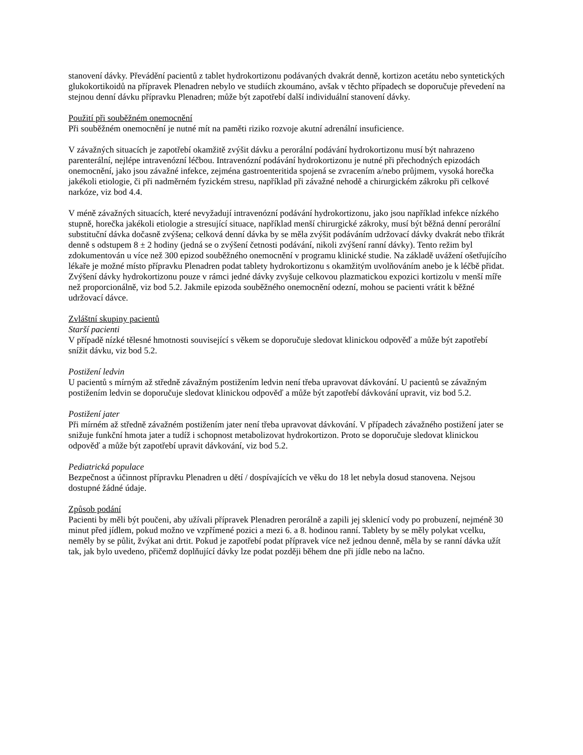stanovení dávky. Převádění pacientů z tablet hydrokortizonu podávaných dvakrát denně, kortizon acetátu nebo syntetických glukokortikoidů na přípravek Plenadren nebylo ve studiích zkoumáno, avšak v těchto případech se doporučuje převedení na stejnou denní dávku přípravku Plenadren; může být zapotřebí další individuální stanovení dávky.
Použití při souběžném onemocnění
Při souběžném onemocnění je nutné mít na paměti riziko rozvoje akutní adrenální insuficience.
V závažných situacích je zapotřebí okamžitě zvýšit dávku a perorální podávání hydrokortizonu musí být nahrazeno parenterální, nejlépe intravenózní léčbou. Intravenózní podávání hydrokortizonu je nutné při přechodných epizodách onemocnění, jako jsou závažné infekce, zejména gastroenteritida spojená se zvracením a/nebo průjmem, vysoká horečka jakékoli etiologie, či při nadměrném fyzickém stresu, například při závažné nehodě a chirurgickém zákroku při celkové narkóze, viz bod 4.4.
V méně závažných situacích, které nevyžadují intravenózní podávání hydrokortizonu, jako jsou například infekce nízkého stupně, horečka jakékoli etiologie a stresující situace, například menší chirurgické zákroky, musí být běžná denní perorální substituční dávka dočasně zvýšena; celková denní dávka by se měla zvýšit podáváním udržovací dávky dvakrát nebo třikrát denně s odstupem 8 ± 2 hodiny (jedná se o zvýšení četnosti podávání, nikoli zvýšení ranní dávky). Tento režim byl zdokumentován u více než 300 epizod souběžného onemocnění v programu klinické studie. Na základě uvážení ošetřujícího lékaře je možné místo přípravku Plenadren podat tablety hydrokortizonu s okamžitým uvolňováním anebo je k léčbě přidat. Zvýšení dávky hydrokortizonu pouze v rámci jedné dávky zvyšuje celkovou plazmatickou expozici kortizolu v menší míře než proporcionálně, viz bod 5.2. Jakmile epizoda souběžného onemocnění odezní, mohou se pacienti vrátit k běžné udržovací dávce.
Zvláštní skupiny pacientů
Starší pacienti
V případě nízké tělesné hmotnosti související s věkem se doporučuje sledovat klinickou odpověď a může být zapotřebí snížit dávku, viz bod 5.2.
Postižení ledvin
U pacientů s mírným až středně závažným postižením ledvin není třeba upravovat dávkování. U pacientů se závažným postižením ledvin se doporučuje sledovat klinickou odpověď a může být zapotřebí dávkování upravit, viz bod 5.2.
Postižení jater
Při mírném až středně závažném postižením jater není třeba upravovat dávkování. V případech závažného postižení jater se snižuje funkční hmota jater a tudíž i schopnost metabolizovat hydrokortizon. Proto se doporučuje sledovat klinickou odpověď a může být zapotřebí upravit dávkování, viz bod 5.2.
Pediatrická populace
Bezpečnost a účinnost přípravku Plenadren u dětí / dospívajících ve věku do 18 let nebyla dosud stanovena. Nejsou dostupné žádné údaje.
Způsob podání
Pacienti by měli být poučeni, aby užívali přípravek Plenadren perorálně a zapili jej sklenicí vody po probuzení, nejméně 30 minut před jídlem, pokud možno ve vzpřímené pozici a mezi 6. a 8. hodinou ranní. Tablety by se měly polykat vcelku, neměly by se půlit, žvýkat ani drtit. Pokud je zapotřebí podat přípravek více než jednou denně, měla by se ranní dávka užít tak, jak bylo uvedeno, přičemž doplňující dávky lze podat později během dne při jídle nebo na lačno.